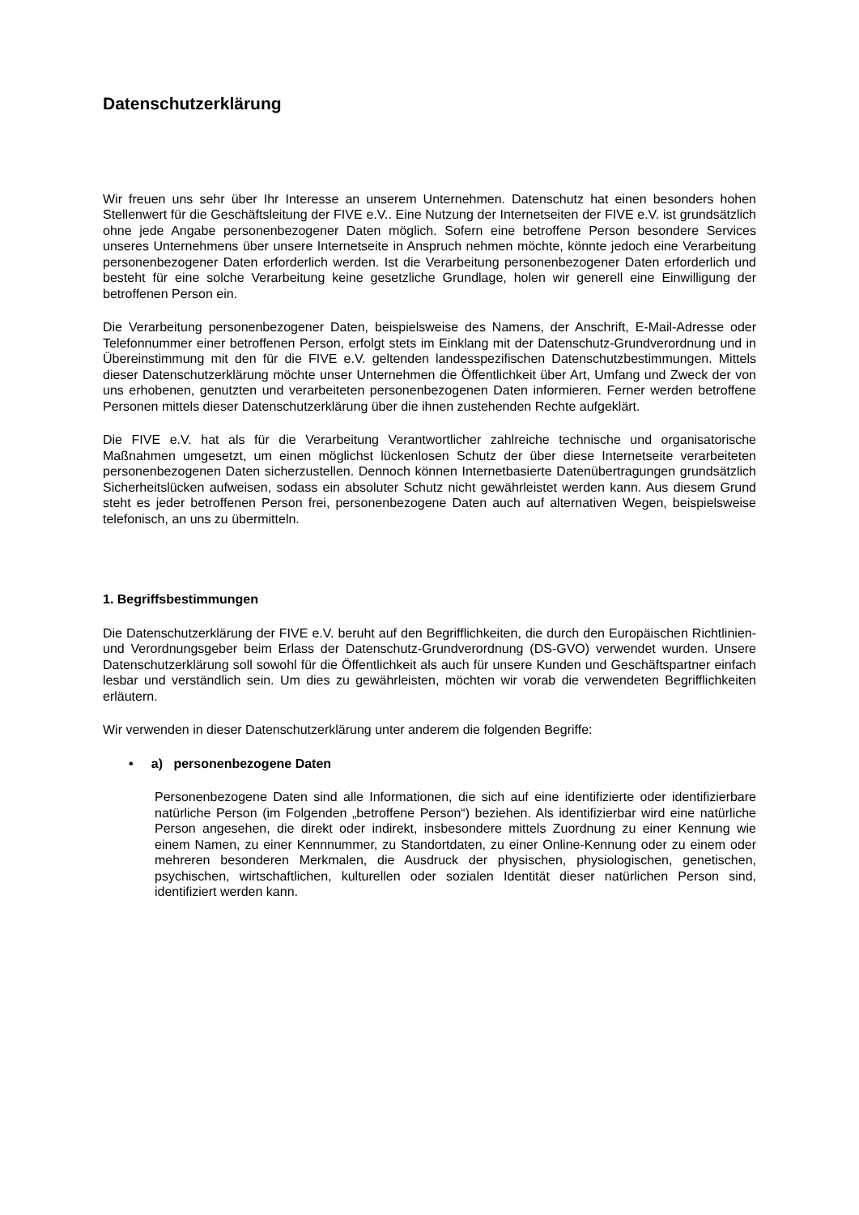Datenschutzerklärung
Wir freuen uns sehr über Ihr Interesse an unserem Unternehmen. Datenschutz hat einen besonders hohen Stellenwert für die Geschäftsleitung der FIVE e.V.. Eine Nutzung der Internetseiten der FIVE e.V. ist grundsätzlich ohne jede Angabe personenbezogener Daten möglich. Sofern eine betroffene Person besondere Services unseres Unternehmens über unsere Internetseite in Anspruch nehmen möchte, könnte jedoch eine Verarbeitung personenbezogener Daten erforderlich werden. Ist die Verarbeitung personenbezogener Daten erforderlich und besteht für eine solche Verarbeitung keine gesetzliche Grundlage, holen wir generell eine Einwilligung der betroffenen Person ein.
Die Verarbeitung personenbezogener Daten, beispielsweise des Namens, der Anschrift, E-Mail-Adresse oder Telefonnummer einer betroffenen Person, erfolgt stets im Einklang mit der Datenschutz-Grundverordnung und in Übereinstimmung mit den für die FIVE e.V. geltenden landesspezifischen Datenschutzbestimmungen. Mittels dieser Datenschutzerklärung möchte unser Unternehmen die Öffentlichkeit über Art, Umfang und Zweck der von uns erhobenen, genutzten und verarbeiteten personenbezogenen Daten informieren. Ferner werden betroffene Personen mittels dieser Datenschutzerklärung über die ihnen zustehenden Rechte aufgeklärt.
Die FIVE e.V. hat als für die Verarbeitung Verantwortlicher zahlreiche technische und organisatorische Maßnahmen umgesetzt, um einen möglichst lückenlosen Schutz der über diese Internetseite verarbeiteten personenbezogenen Daten sicherzustellen. Dennoch können Internetbasierte Datenübertragungen grundsätzlich Sicherheitslücken aufweisen, sodass ein absoluter Schutz nicht gewährleistet werden kann. Aus diesem Grund steht es jeder betroffenen Person frei, personenbezogene Daten auch auf alternativen Wegen, beispielsweise telefonisch, an uns zu übermitteln.
1. Begriffsbestimmungen
Die Datenschutzerklärung der FIVE e.V. beruht auf den Begrifflichkeiten, die durch den Europäischen Richtlinien- und Verordnungsgeber beim Erlass der Datenschutz-Grundverordnung (DS-GVO) verwendet wurden. Unsere Datenschutzerklärung soll sowohl für die Öffentlichkeit als auch für unsere Kunden und Geschäftspartner einfach lesbar und verständlich sein. Um dies zu gewährleisten, möchten wir vorab die verwendeten Begrifflichkeiten erläutern.
Wir verwenden in dieser Datenschutzerklärung unter anderem die folgenden Begriffe:
• a) personenbezogene Daten
Personenbezogene Daten sind alle Informationen, die sich auf eine identifizierte oder identifizierbare natürliche Person (im Folgenden „betroffene Person“) beziehen. Als identifizierbar wird eine natürliche Person angesehen, die direkt oder indirekt, insbesondere mittels Zuordnung zu einer Kennung wie einem Namen, zu einer Kennnummer, zu Standortdaten, zu einer Online-Kennung oder zu einem oder mehreren besonderen Merkmalen, die Ausdruck der physischen, physiologischen, genetischen, psychischen, wirtschaftlichen, kulturellen oder sozialen Identität dieser natürlichen Person sind, identifiziert werden kann.